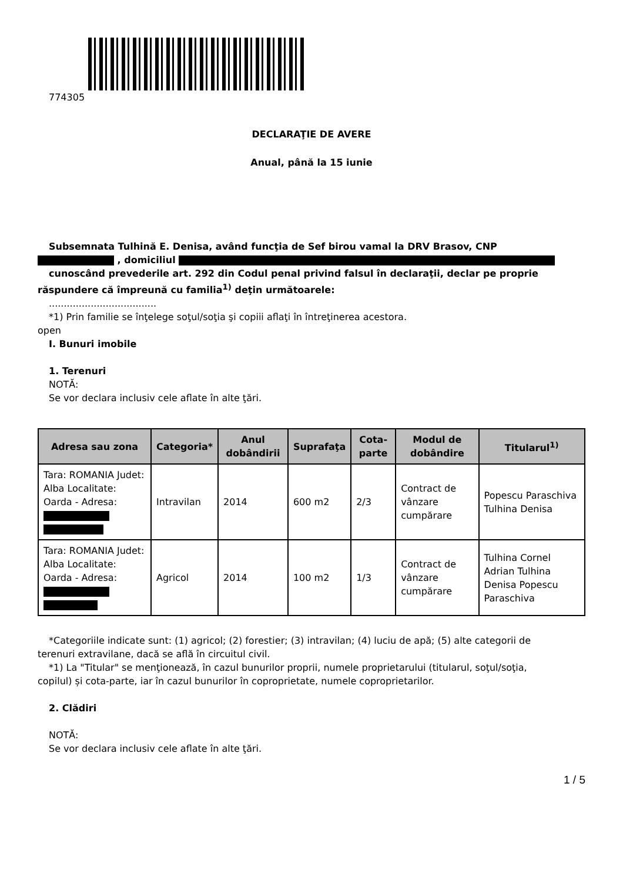774305
DECLARAŢIE DE AVERE
Anual, până la 15 iunie
Subsemnata Tulhină E. Denisa, având funcţia de Sef birou vamal la DRV Brasov, CNP
, domiciliul
cunoscând prevederile art. 292 din Codul penal privind falsul în declaraţii, declar pe proprie
răspundere că împreună cu familia<sup>1)</sup> deţin următoarele:
....................................
*1) Prin familie se înţelege soţul/soţia şi copiii aflaţi în întreţinerea acestora.
open
I. Bunuri imobile
1. Terenuri
NOTĂ:
Se vor declara inclusiv cele aflate în alte ţări.
| Adresa sau zona | Categoria* | Anul dobândirii | Suprafaţa | Cota-parte | Modul de dobândire | Titularul<sup>1)</sup> |
| --- | --- | --- | --- | --- | --- | --- |
| Tara: ROMANIA Judet: Alba Localitate: Oarda - Adresa: | Intravilan | 2014 | 600 m2 | 2/3 | Contract de vânzare cumpărare | Popescu Paraschiva Tulhina Denisa |
| Tara: ROMANIA Judet: Alba Localitate: Oarda - Adresa: | Agricol | 2014 | 100 m2 | 1/3 | Contract de vânzare cumpărare | Tulhina Cornel Adrian Tulhina Denisa Popescu Paraschiva |
*Categoriile indicate sunt: (1) agricol; (2) forestier; (3) intravilan; (4) luciu de apă; (5) alte categorii de
terenuri extravilane, dacă se află în circuitul civil.
*1) La "Titular" se menţionează, în cazul bunurilor proprii, numele proprietarului (titularul, soţul/soţia,
copilul) și cota-parte, iar în cazul bunurilor în coproprietate, numele coproprietarilor.
2. Clădiri
NOTĂ:
Se vor declara inclusiv cele aflate în alte ţări.
1 / 5